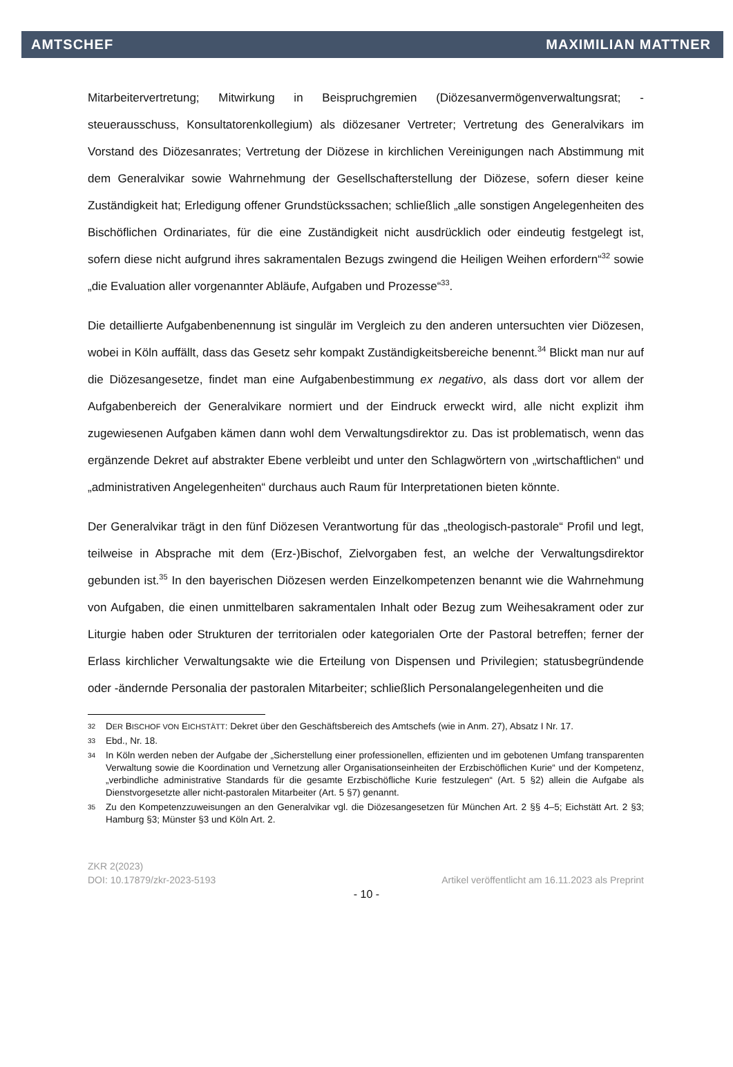AMTSCHEF MAXIMILIAN MATTNER
Mitarbeitervertretung; Mitwirkung in Beispruchgremien (Diözesanvermögenverwaltungsrat; -steuerausschuss, Konsultatorenkollegium) als diözesaner Vertreter; Vertretung des Generalvikars im Vorstand des Diözesanrates; Vertretung der Diözese in kirchlichen Vereinigungen nach Abstimmung mit dem Generalvikar sowie Wahrnehmung der Gesellschafterstellung der Diözese, sofern dieser keine Zuständigkeit hat; Erledigung offener Grundstückssachen; schließlich „alle sonstigen Angelegenheiten des Bischöflichen Ordinariates, für die eine Zuständigkeit nicht ausdrücklich oder eindeutig festgelegt ist, sofern diese nicht aufgrund ihres sakramentalen Bezugs zwingend die Heiligen Weihen erfordern“<sup>32</sup> sowie „die Evaluation aller vorgenannter Abläufe, Aufgaben und Prozesse“<sup>33</sup>.
Die detaillierte Aufgabenbenennung ist singulär im Vergleich zu den anderen untersuchten vier Diözesen, wobei in Köln auffällt, dass das Gesetz sehr kompakt Zuständigkeitsbereiche benennt.<sup>34</sup> Blickt man nur auf die Diözesangesetze, findet man eine Aufgabenbestimmung ex negativo, als dass dort vor allem der Aufgabenbereich der Generalvikare normiert und der Eindruck erweckt wird, alle nicht explizit ihm zugewiesenen Aufgaben kämen dann wohl dem Verwaltungsdirektor zu. Das ist problematisch, wenn das ergänzende Dekret auf abstrakter Ebene verbleibt und unter den Schlagwörtern von „wirtschaftlichen“ und „administrativen Angelegenheiten“ durchaus auch Raum für Interpretationen bieten könnte.
Der Generalvikar trägt in den fünf Diözesen Verantwortung für das „theologisch-pastorale“ Profil und legt, teilweise in Absprache mit dem (Erz-)Bischof, Zielvorgaben fest, an welche der Verwaltungsdirektor gebunden ist.<sup>35</sup> In den bayerischen Diözesen werden Einzelkompetenzen benannt wie die Wahrnehmung von Aufgaben, die einen unmittelbaren sakramentalen Inhalt oder Bezug zum Weihesakrament oder zur Liturgie haben oder Strukturen der territorialen oder kategorialen Orte der Pastoral betreffen; ferner der Erlass kirchlicher Verwaltungsakte wie die Erteilung von Dispensen und Privilegien; statusbegründende oder -ändernde Personalia der pastoralen Mitarbeiter; schließlich Personalangelegenheiten und die
32 DER BISCHOF VON EICHSTÄTT: Dekret über den Geschäftsbereich des Amtschefs (wie in Anm. 27), Absatz I Nr. 17.
33 Ebd., Nr. 18.
34 In Köln werden neben der Aufgabe der „Sicherstellung einer professionellen, effizienten und im gebotenen Umfang transparenten Verwaltung sowie die Koordination und Vernetzung aller Organisationseinheiten der Erzbischöflichen Kurie“ und der Kompetenz, „verbindliche administrative Standards für die gesamte Erzbischöfliche Kurie festzulegen“ (Art. 5 §2) allein die Aufgabe als Dienstvorgesetzte aller nicht-pastoralen Mitarbeiter (Art. 5 §7) genannt.
35 Zu den Kompetenzzuweisungen an den Generalvikar vgl. die Diözesangesetzen für München Art. 2 §§ 4–5; Eichstätt Art. 2 §3; Hamburg §3; Münster §3 und Köln Art. 2.
ZKR 2(2023)
DOI: 10.17879/zkr-2023-5193 Artikel veröffentlicht am 16.11.2023 als Preprint
- 10 -